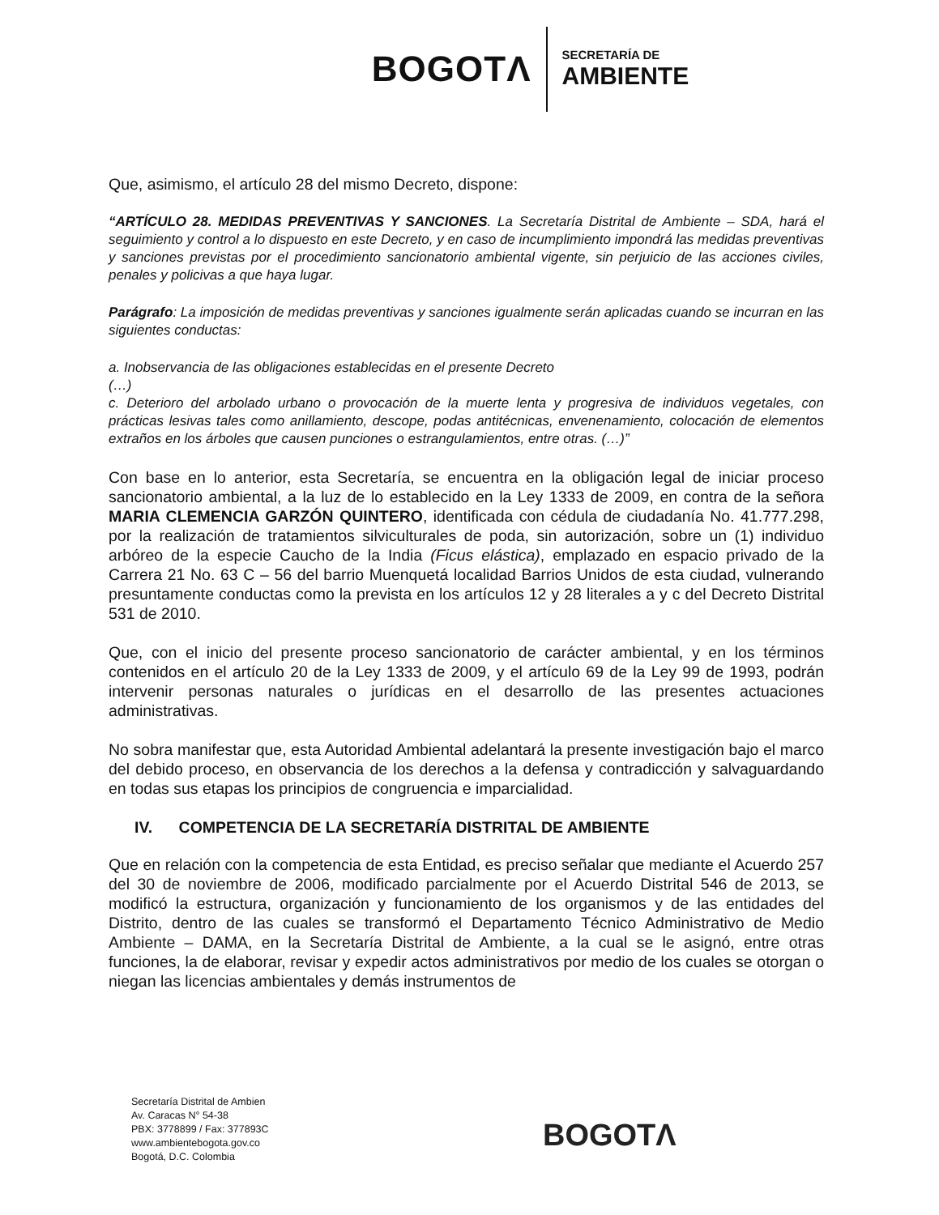BOGOTΛ
SECRETARÍA DE
AMBIENTE
Que, asimismo, el artículo 28 del mismo Decreto, dispone:
“ARTÍCULO 28. MEDIDAS PREVENTIVAS Y SANCIONES. La Secretaría Distrital de Ambiente – SDA, hará el seguimiento y control a lo dispuesto en este Decreto, y en caso de incumplimiento impondrá las medidas preventivas y sanciones previstas por el procedimiento sancionatorio ambiental vigente, sin perjuicio de las acciones civiles, penales y policivas a que haya lugar.
Parágrafo: La imposición de medidas preventivas y sanciones igualmente serán aplicadas cuando se incurran en las siguientes conductas:
a. Inobservancia de las obligaciones establecidas en el presente Decreto
(…)
c. Deterioro del arbolado urbano o provocación de la muerte lenta y progresiva de individuos vegetales, con prácticas lesivas tales como anillamiento, descope, podas antitécnicas, envenenamiento, colocación de elementos extraños en los árboles que causen punciones o estrangulamientos, entre otras. (…)”
Con base en lo anterior, esta Secretaría, se encuentra en la obligación legal de iniciar proceso sancionatorio ambiental, a la luz de lo establecido en la Ley 1333 de 2009, en contra de la señora MARIA CLEMENCIA GARZÓN QUINTERO, identificada con cédula de ciudadanía No. 41.777.298, por la realización de tratamientos silviculturales de poda, sin autorización, sobre un (1) individuo arbóreo de la especie Caucho de la India (Ficus elástica), emplazado en espacio privado de la Carrera 21 No. 63 C – 56 del barrio Muenquetá localidad Barrios Unidos de esta ciudad, vulnerando presuntamente conductas como la prevista en los artículos 12 y 28 literales a y c del Decreto Distrital 531 de 2010.
Que, con el inicio del presente proceso sancionatorio de carácter ambiental, y en los términos contenidos en el artículo 20 de la Ley 1333 de 2009, y el artículo 69 de la Ley 99 de 1993, podrán intervenir personas naturales o jurídicas en el desarrollo de las presentes actuaciones administrativas.
No sobra manifestar que, esta Autoridad Ambiental adelantará la presente investigación bajo el marco del debido proceso, en observancia de los derechos a la defensa y contradicción y salvaguardando en todas sus etapas los principios de congruencia e imparcialidad.
IV. COMPETENCIA DE LA SECRETARÍA DISTRITAL DE AMBIENTE
Que en relación con la competencia de esta Entidad, es preciso señalar que mediante el Acuerdo 257 del 30 de noviembre de 2006, modificado parcialmente por el Acuerdo Distrital 546 de 2013, se modificó la estructura, organización y funcionamiento de los organismos y de las entidades del Distrito, dentro de las cuales se transformó el Departamento Técnico Administrativo de Medio Ambiente – DAMA, en la Secretaría Distrital de Ambiente, a la cual se le asignó, entre otras funciones, la de elaborar, revisar y expedir actos administrativos por medio de los cuales se otorgan o niegan las licencias ambientales y demás instrumentos de
Secretaría Distrital de Ambien
Av. Caracas N° 54-38
PBX: 3778899 / Fax: 377893C
www.ambientebogota.gov.co
Bogotá, D.C. Colombia
BOGOTΛ